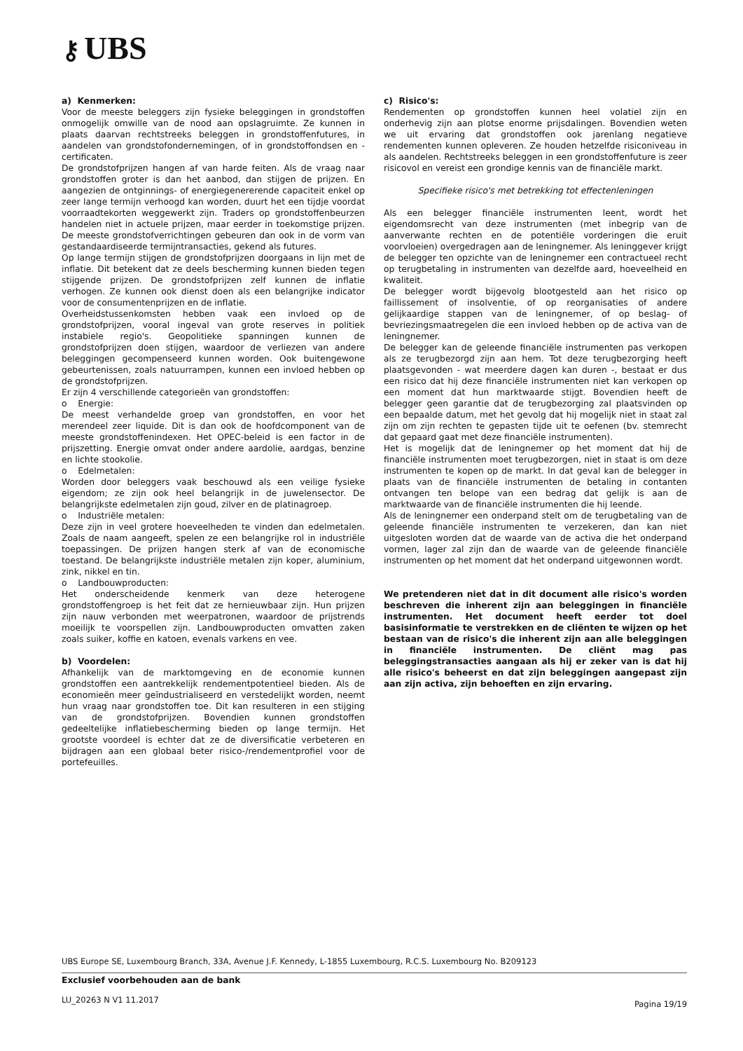⚷ UBS
a) Kenmerken:
Voor de meeste beleggers zijn fysieke beleggingen in grondstoffen onmogelijk omwille van de nood aan opslagruimte. Ze kunnen in plaats daarvan rechtstreeks beleggen in grondstoffenfutures, in aandelen van grondstofondernemingen, of in grondstoffondsen en -certificaten.
De grondstofprijzen hangen af van harde feiten. Als de vraag naar grondstoffen groter is dan het aanbod, dan stijgen de prijzen. En aangezien de ontginnings- of energiegenererende capaciteit enkel op zeer lange termijn verhoogd kan worden, duurt het een tijdje voordat voorraadtekorten weggewerkt zijn. Traders op grondstoffenbeurzen handelen niet in actuele prijzen, maar eerder in toekomstige prijzen. De meeste grondstofverrichtingen gebeuren dan ook in de vorm van gestandaardiseerde termijntransacties, gekend als futures.
Op lange termijn stijgen de grondstofprijzen doorgaans in lijn met de inflatie. Dit betekent dat ze deels bescherming kunnen bieden tegen stijgende prijzen. De grondstofprijzen zelf kunnen de inflatie verhogen. Ze kunnen ook dienst doen als een belangrijke indicator voor de consumentenprijzen en de inflatie.
Overheidstussenkomsten hebben vaak een invloed op de grondstofprijzen, vooral ingeval van grote reserves in politiek instabiele regio's. Geopolitieke spanningen kunnen de grondstofprijzen doen stijgen, waardoor de verliezen van andere beleggingen gecompenseerd kunnen worden. Ook buitengewone gebeurtenissen, zoals natuurrampen, kunnen een invloed hebben op de grondstofprijzen.
Er zijn 4 verschillende categorieën van grondstoffen:
o Energie:
De meest verhandelde groep van grondstoffen, en voor het merendeel zeer liquide. Dit is dan ook de hoofdcomponent van de meeste grondstoffenindexen. Het OPEC-beleid is een factor in de prijszetting. Energie omvat onder andere aardolie, aardgas, benzine en lichte stookolie.
o Edelmetalen:
Worden door beleggers vaak beschouwd als een veilige fysieke eigendom; ze zijn ook heel belangrijk in de juwelensector. De belangrijkste edelmetalen zijn goud, zilver en de platinagroep.
o Industriële metalen:
Deze zijn in veel grotere hoeveelheden te vinden dan edelmetalen. Zoals de naam aangeeft, spelen ze een belangrijke rol in industriële toepassingen. De prijzen hangen sterk af van de economische toestand. De belangrijkste industriële metalen zijn koper, aluminium, zink, nikkel en tin.
o Landbouwproducten:
Het onderscheidende kenmerk van deze heterogene grondstoffengroep is het feit dat ze hernieuwbaar zijn. Hun prijzen zijn nauw verbonden met weerpatronen, waardoor de prijstrends moeilijk te voorspellen zijn. Landbouwproducten omvatten zaken zoals suiker, koffie en katoen, evenals varkens en vee.
b) Voordelen:
Afhankelijk van de marktomgeving en de economie kunnen grondstoffen een aantrekkelijk rendementpotentieel bieden. Als de economieën meer geïndustrialiseerd en verstedelijkt worden, neemt hun vraag naar grondstoffen toe. Dit kan resulteren in een stijging van de grondstofprijzen. Bovendien kunnen grondstoffen gedeeltelijke inflatiebescherming bieden op lange termijn. Het grootste voordeel is echter dat ze de diversificatie verbeteren en bijdragen aan een globaal beter risico-/rendementprofiel voor de portefeuilles.
c) Risico's:
Rendementen op grondstoffen kunnen heel volatiel zijn en onderhevig zijn aan plotse enorme prijsdalingen. Bovendien weten we uit ervaring dat grondstoffen ook jarenlang negatieve rendementen kunnen opleveren. Ze houden hetzelfde risiconiveau in als aandelen. Rechtstreeks beleggen in een grondstoffenfuture is zeer risicovol en vereist een grondige kennis van de financiële markt.
Specifieke risico's met betrekking tot effectenleningen
Als een belegger financiële instrumenten leent, wordt het eigendomsrecht van deze instrumenten (met inbegrip van de aanverwante rechten en de potentiële vorderingen die eruit voorvloeien) overgedragen aan de leningnemer. Als leninggever krijgt de belegger ten opzichte van de leningnemer een contractueel recht op terugbetaling in instrumenten van dezelfde aard, hoeveelheid en kwaliteit.
De belegger wordt bijgevolg blootgesteld aan het risico op faillissement of insolventie, of op reorganisaties of andere gelijkaardige stappen van de leningnemer, of op beslag- of bevriezingsmaatregelen die een invloed hebben op de activa van de leningnemer.
De belegger kan de geleende financiële instrumenten pas verkopen als ze terugbezorgd zijn aan hem. Tot deze terugbezorging heeft plaatsgevonden - wat meerdere dagen kan duren -, bestaat er dus een risico dat hij deze financiële instrumenten niet kan verkopen op een moment dat hun marktwaarde stijgt. Bovendien heeft de belegger geen garantie dat de terugbezorging zal plaatsvinden op een bepaalde datum, met het gevolg dat hij mogelijk niet in staat zal zijn om zijn rechten te gepasten tijde uit te oefenen (bv. stemrecht dat gepaard gaat met deze financiële instrumenten).
Het is mogelijk dat de leningnemer op het moment dat hij de financiële instrumenten moet terugbezorgen, niet in staat is om deze instrumenten te kopen op de markt. In dat geval kan de belegger in plaats van de financiële instrumenten de betaling in contanten ontvangen ten belope van een bedrag dat gelijk is aan de marktwaarde van de financiële instrumenten die hij leende.
Als de leningnemer een onderpand stelt om de terugbetaling van de geleende financiële instrumenten te verzekeren, dan kan niet uitgesloten worden dat de waarde van de activa die het onderpand vormen, lager zal zijn dan de waarde van de geleende financiële instrumenten op het moment dat het onderpand uitgewonnen wordt.
We pretenderen niet dat in dit document alle risico's worden beschreven die inherent zijn aan beleggingen in financiële instrumenten. Het document heeft eerder tot doel basisinformatie te verstrekken en de cliënten te wijzen op het bestaan van de risico's die inherent zijn aan alle beleggingen in financiële instrumenten. De cliënt mag pas beleggingstransacties aangaan als hij er zeker van is dat hij alle risico's beheerst en dat zijn beleggingen aangepast zijn aan zijn activa, zijn behoeften en zijn ervaring.
UBS Europe SE, Luxembourg Branch, 33A, Avenue J.F. Kennedy, L-1855 Luxembourg, R.C.S. Luxembourg No. B209123
Exclusief voorbehouden aan de bank
LU_20263 N V1 11.2017 Pagina 19/19